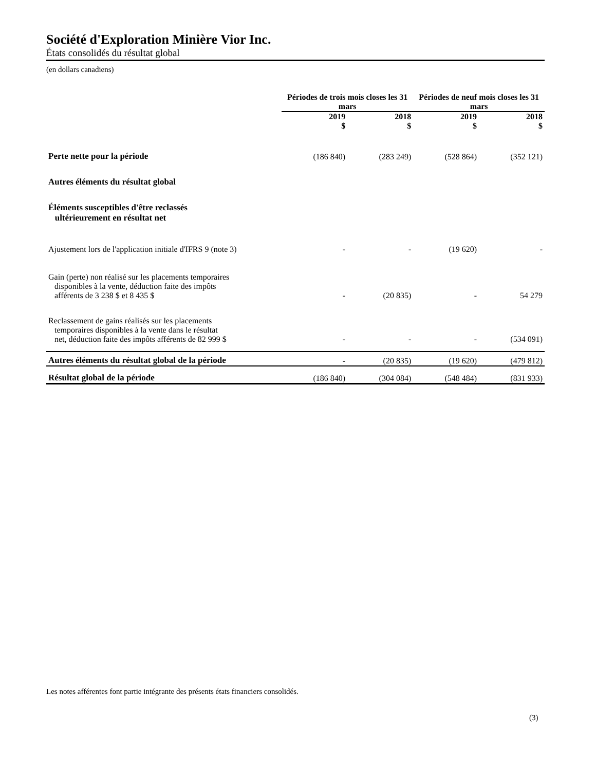Société d'Exploration Minière Vior Inc.
États consolidés du résultat global
(en dollars canadiens)
| | Périodes de trois mois closes les 31 mars | | Périodes de neuf mois closes les 31 mars | |
| --- | --- | --- | --- | --- |
| | 2019 $ | 2018 $ | 2019 $ | 2018 $ |
| Perte nette pour la période | (186 840) | (283 249) | (528 864) | (352 121) |
| Autres éléments du résultat global | | | | |
| Éléments susceptibles d'être reclassés ultérieurement en résultat net | | | | |
| Ajustement lors de l'application initiale d'IFRS 9 (note 3) | - | - | (19 620) | - |
| Gain (perte) non réalisé sur les placements temporaires disponibles à la vente, déduction faite des impôts afférents de 3 238 $ et 8 435 $ | - | (20 835) | - | 54 279 |
| Reclassement de gains réalisés sur les placements temporaires disponibles à la vente dans le résultat net, déduction faite des impôts afférents de 82 999 $ | - | - | - | (534 091) |
| Autres éléments du résultat global de la période | - | (20 835) | (19 620) | (479 812) |
| Résultat global de la période | (186 840) | (304 084) | (548 484) | (831 933) |
Les notes afférentes font partie intégrante des présents états financiers consolidés.
(3)